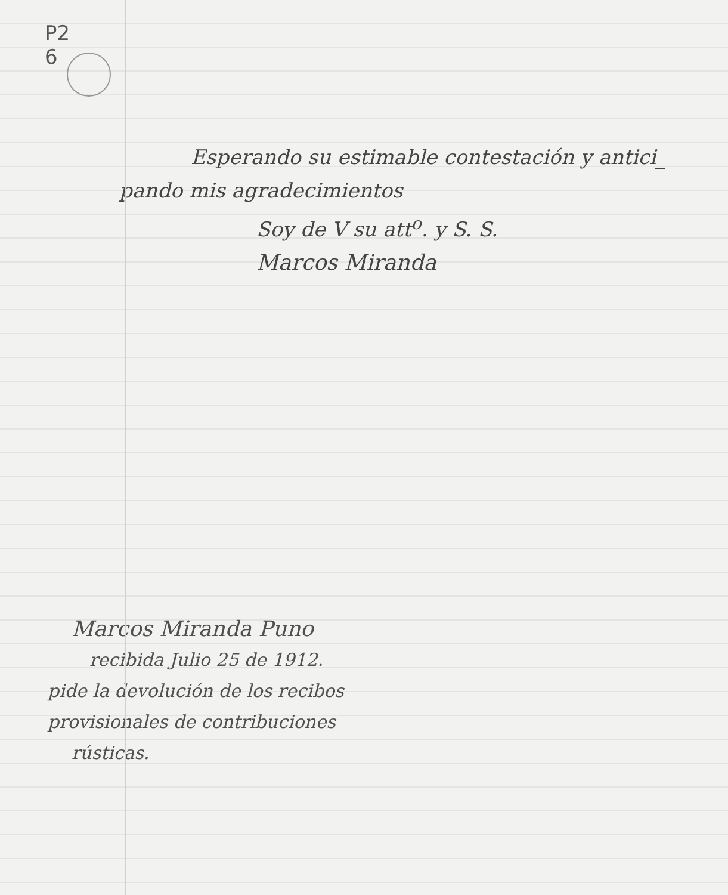P2
6
Esperando su estimable contestación y antici_
pando mis agradecimientos
Soy de V su att<sup>o</sup>. y S. S.
Marcos Miranda
Marcos Miranda Puno
recibida Julio 25 de 1912.
pide la devolución de los recibos
provisionales de contribuciones
rústicas.